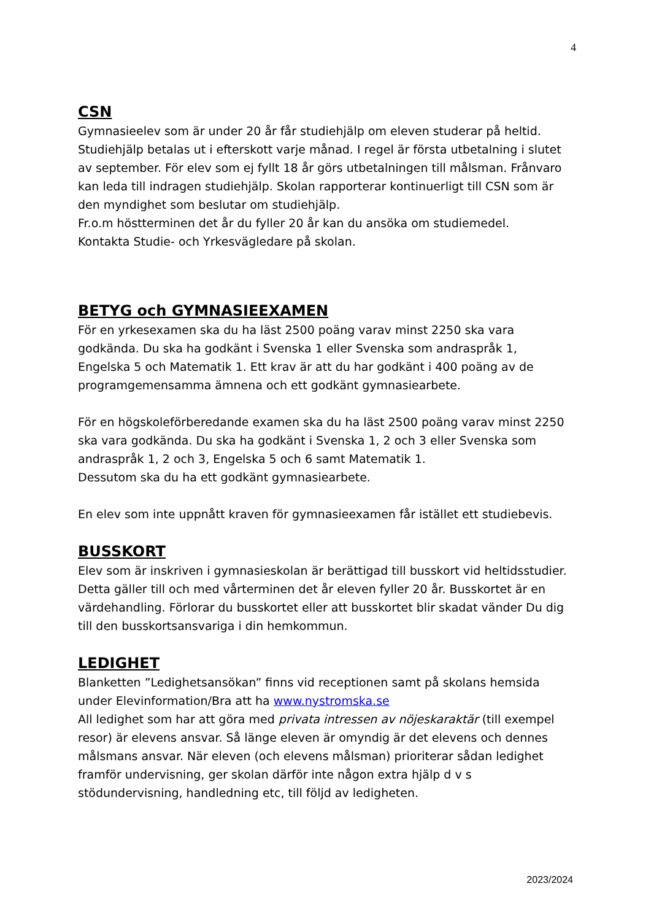4
CSN
Gymnasieelev som är under 20 år får studiehjälp om eleven studerar på heltid. Studiehjälp betalas ut i efterskott varje månad. I regel är första utbetalning i slutet av september. För elev som ej fyllt 18 år görs utbetalningen till målsman. Frånvaro kan leda till indragen studiehjälp. Skolan rapporterar kontinuerligt till CSN som är den myndighet som beslutar om studiehjälp.
Fr.o.m höstterminen det år du fyller 20 år kan du ansöka om studiemedel.
Kontakta Studie- och Yrkesvägledare på skolan.
BETYG och GYMNASIEEXAMEN
För en yrkesexamen ska du ha läst 2500 poäng varav minst 2250 ska vara godkända. Du ska ha godkänt i Svenska 1 eller Svenska som andraspråk 1, Engelska 5 och Matematik 1. Ett krav är att du har godkänt i 400 poäng av de programgemensamma ämnena och ett godkänt gymnasiearbete.
För en högskoleförberedande examen ska du ha läst 2500 poäng varav minst 2250 ska vara godkända. Du ska ha godkänt i Svenska 1, 2 och 3 eller Svenska som andraspråk 1, 2 och 3, Engelska 5 och 6 samt Matematik 1.
Dessutom ska du ha ett godkänt gymnasiearbete.
En elev som inte uppnått kraven för gymnasieexamen får istället ett studiebevis.
BUSSKORT
Elev som är inskriven i gymnasieskolan är berättigad till busskort vid heltidsstudier. Detta gäller till och med vårterminen det år eleven fyller 20 år. Busskortet är en värdehandling. Förlorar du busskortet eller att busskortet blir skadat vänder Du dig till den busskortsansvariga i din hemkommun.
LEDIGHET
Blanketten ”Ledighetsansökan” finns vid receptionen samt på skolans hemsida under Elevinformation/Bra att ha www.nystromska.se
All ledighet som har att göra med privata intressen av nöjeskaraktär (till exempel resor) är elevens ansvar. Så länge eleven är omyndig är det elevens och dennes målsmans ansvar. När eleven (och elevens målsman) prioriterar sådan ledighet framför undervisning, ger skolan därför inte någon extra hjälp d v s stödundervisning, handledning etc, till följd av ledigheten.
2023/2024